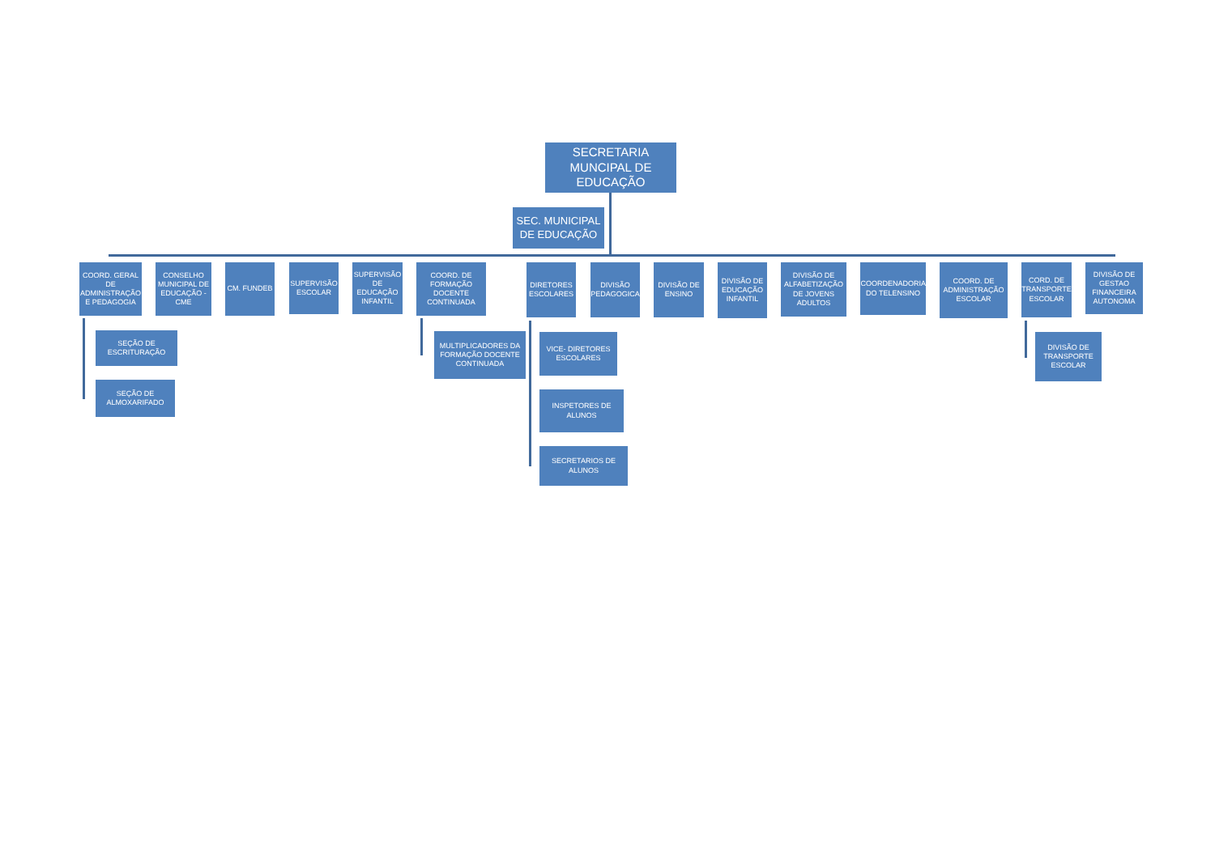SECRETARIA MUNCIPAL DE EDUCAÇÃO
SEC. MUNICIPAL DE EDUCAÇÃO
COORD. GERAL DE ADMINISTRAÇÃO E PEDAGOGIA
CONSELHO MUNICIPAL DE EDUCAÇÃO - CME
CM. FUNDEB
SUPERVISÃO ESCOLAR
SUPERVISÃO DE EDUCAÇÃO INFANTIL
COORD. DE FORMAÇÃO DOCENTE CONTINUADA
DIRETORES ESCOLARES
DIVISÃO PEDAGOGICA
DIVISÃO DE ENSINO
DIVISÃO DE EDUCAÇÃO INFANTIL
DIVISÃO DE ALFABETIZAÇÃO DE JOVENS ADULTOS
COORDENADORIA DO TELENSINO
COORD. DE ADMINISTRAÇÃO ESCOLAR
CORD. DE TRANSPORTE ESCOLAR
DIVISÃO DE GESTAO FINANCEIRA AUTONOMA
SEÇÃO DE ESCRITURAÇÃO
SEÇÃO DE ALMOXARIFADO
MULTIPLICADORES DA FORMAÇÃO DOCENTE CONTINUADA
VICE- DIRETORES ESCOLARES
INSPETORES DE ALUNOS
SECRETARIOS DE ALUNOS
DIVISÃO DE TRANSPORTE ESCOLAR